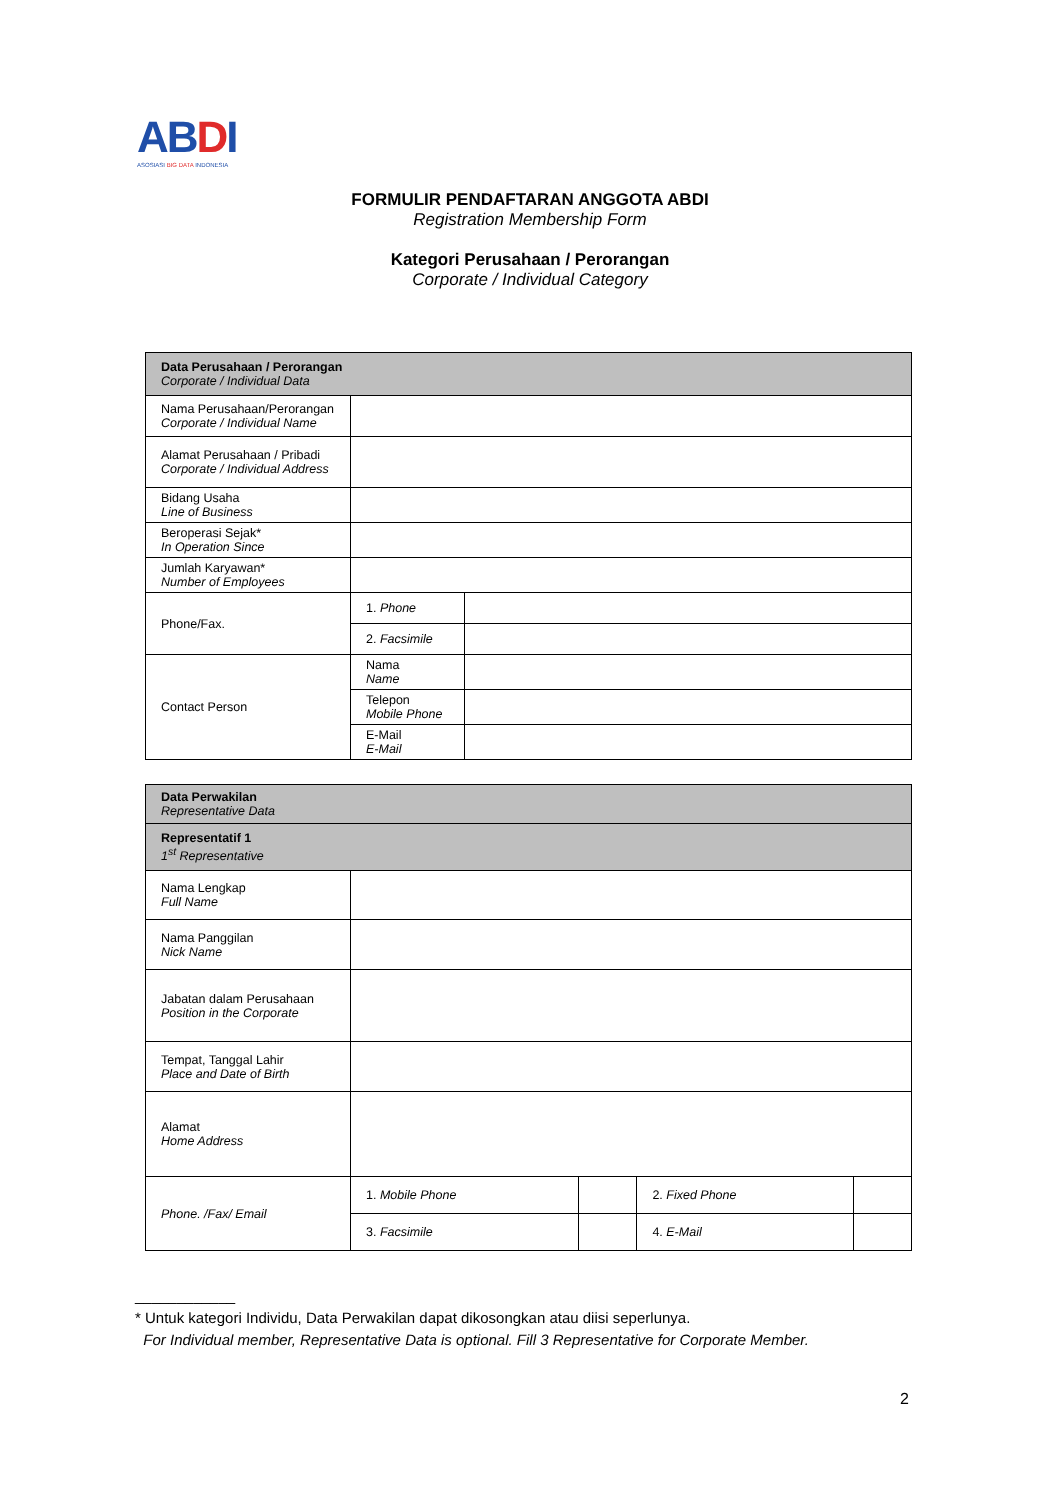ABDI
ASOSIASI BIG DATA INDONESIA
FORMULIR PENDAFTARAN ANGGOTA ABDI
Registration Membership Form
Kategori Perusahaan / Perorangan
Corporate / Individual Category
| Data Perusahaan / Perorangan Corporate / Individual Data | | |
| Nama Perusahaan/Perorangan Corporate / Individual Name | | |
| Alamat Perusahaan / Pribadi Corporate / Individual Address | | |
| Bidang Usaha Line of Business | | |
| Beroperasi Sejak* In Operation Since | | |
| Jumlah Karyawan* Number of Employees | | |
| Phone/Fax. | 1. Phone | |
| | 2. Facsimile | |
| Contact Person | Nama Name | |
| | Telepon Mobile Phone | |
| | E-Mail E-Mail | |
| Data Perwakilan Representative Data | | | | |
| Representatif 1 1<sup>st</sup> Representative | | | | |
| Nama Lengkap Full Name | | | | |
| Nama Panggilan Nick Name | | | | |
| Jabatan dalam Perusahaan Position in the Corporate | | | | |
| Tempat, Tanggal Lahir Place and Date of Birth | | | | |
| Alamat Home Address | | | | |
| Phone. /Fax/ Email | 1. Mobile Phone | | 2. Fixed Phone | |
| | 3. Facsimile | | 4. E-Mail | |
____________
* Untuk kategori Individu, Data Perwakilan dapat dikosongkan atau diisi seperlunya.
For Individual member, Representative Data is optional. Fill 3 Representative for Corporate Member.
2